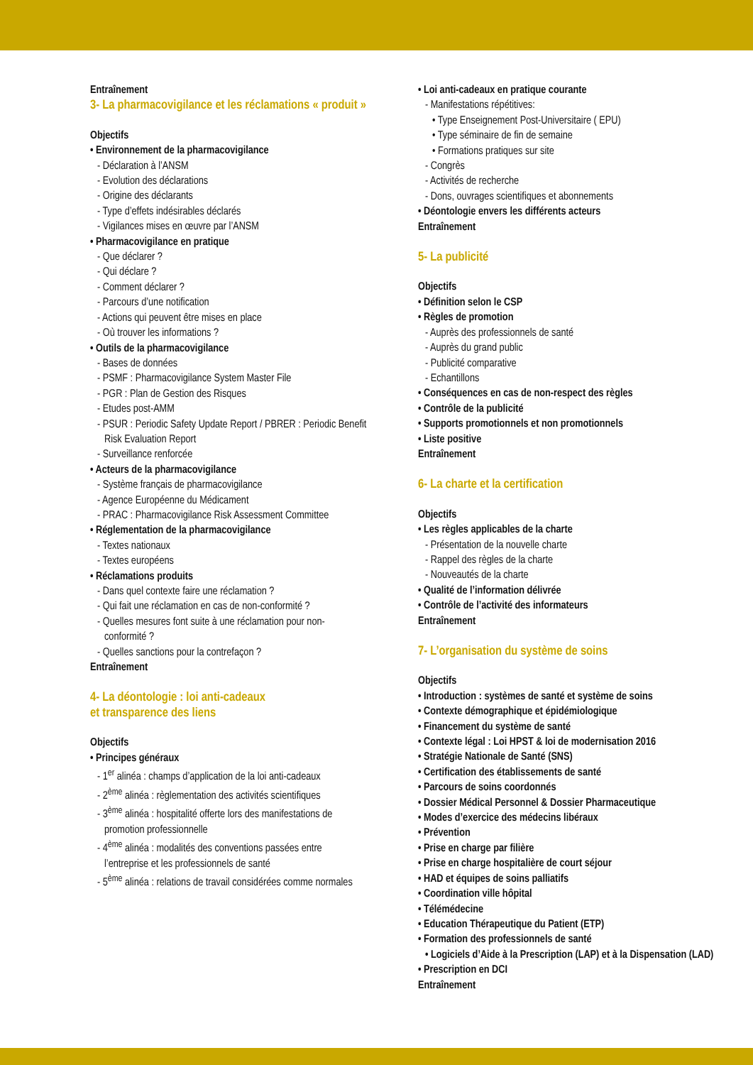Entraînement
3- La pharmacovigilance et les réclamations « produit »
Objectifs
• Environnement de la pharmacovigilance
- Déclaration à l’ANSM
- Evolution des déclarations
- Origine des déclarants
- Type d’effets indésirables déclarés
- Vigilances mises en œuvre par l’ANSM
• Pharmacovigilance en pratique
- Que déclarer ?
- Qui déclare ?
- Comment déclarer ?
- Parcours d’une notification
- Actions qui peuvent être mises en place
- Où trouver les informations ?
• Outils de la pharmacovigilance
- Bases de données
- PSMF : Pharmacovigilance System Master File
- PGR : Plan de Gestion des Risques
- Etudes post-AMM
- PSUR : Periodic Safety Update Report / PBRER : Periodic Benefit Risk Evaluation Report
- Surveillance renforcée
• Acteurs de la pharmacovigilance
- Système français de pharmacovigilance
- Agence Européenne du Médicament
- PRAC : Pharmacovigilance Risk Assessment Committee
• Réglementation de la pharmacovigilance
- Textes nationaux
- Textes européens
• Réclamations produits
- Dans quel contexte faire une réclamation ?
- Qui fait une réclamation en cas de non-conformité ?
- Quelles mesures font suite à une réclamation pour non-conformité ?
- Quelles sanctions pour la contrefaçon ?
Entraînement
4- La déontologie : loi anti-cadeaux
et transparence des liens
Objectifs
• Principes généraux
- 1<sup>er</sup> alinéa : champs d’application de la loi anti-cadeaux
- 2<sup>ème</sup> alinéa : règlementation des activités scientifiques
- 3<sup>ème</sup> alinéa : hospitalité offerte lors des manifestations de promotion professionnelle
- 4<sup>ème</sup> alinéa : modalités des conventions passées entre l’entreprise et les professionnels de santé
- 5<sup>ème</sup> alinéa : relations de travail considérées comme normales
• Loi anti-cadeaux en pratique courante
- Manifestations répétitives:
• Type Enseignement Post-Universitaire ( EPU)
• Type séminaire de fin de semaine
• Formations pratiques sur site
- Congrès
- Activités de recherche
- Dons, ouvrages scientifiques et abonnements
• Déontologie envers les différents acteurs
Entraînement
5- La publicité
Objectifs
• Définition selon le CSP
• Règles de promotion
- Auprès des professionnels de santé
- Auprès du grand public
- Publicité comparative
- Echantillons
• Conséquences en cas de non-respect des règles
• Contrôle de la publicité
• Supports promotionnels et non promotionnels
• Liste positive
Entraînement
6- La charte et la certification
Objectifs
• Les règles applicables de la charte
- Présentation de la nouvelle charte
- Rappel des règles de la charte
- Nouveautés de la charte
• Qualité de l’information délivrée
• Contrôle de l’activité des informateurs
Entraînement
7- L’organisation du système de soins
Objectifs
• Introduction : systèmes de santé et système de soins
• Contexte démographique et épidémiologique
• Financement du système de santé
• Contexte légal : Loi HPST & loi de modernisation 2016
• Stratégie Nationale de Santé (SNS)
• Certification des établissements de santé
• Parcours de soins coordonnés
• Dossier Médical Personnel & Dossier Pharmaceutique
• Modes d’exercice des médecins libéraux
• Prévention
• Prise en charge par filière
• Prise en charge hospitalière de court séjour
• HAD et équipes de soins palliatifs
• Coordination ville hôpital
• Télémédecine
• Education Thérapeutique du Patient (ETP)
• Formation des professionnels de santé
• Logiciels d’Aide à la Prescription (LAP) et à la Dispensation (LAD)
• Prescription en DCI
Entraînement